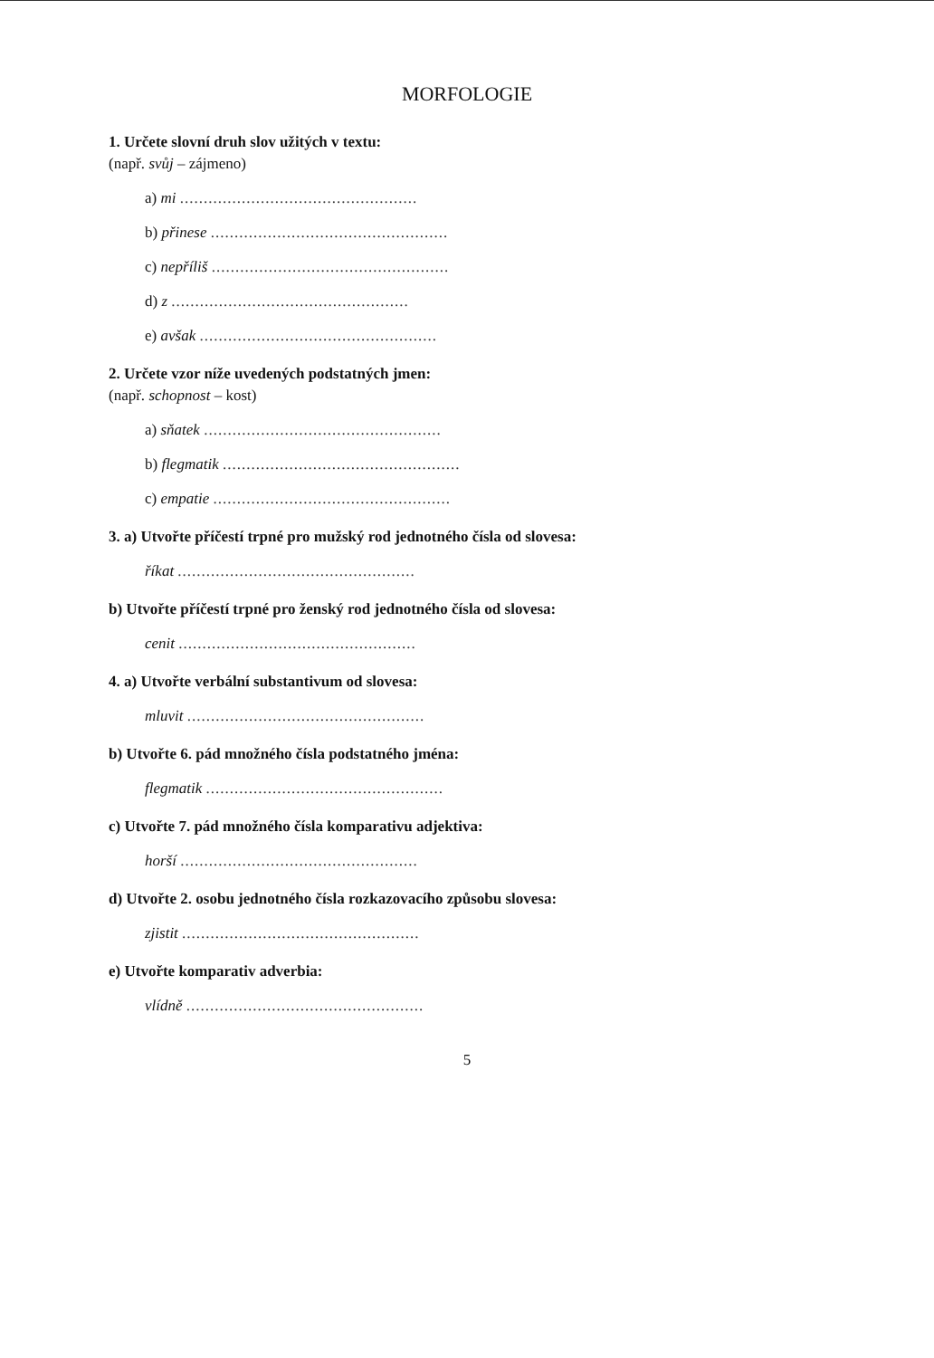MORFOLOGIE
1. Určete slovní druh slov užitých v textu:
(např. svůj – zájmeno)
a) mi ..................................................
b) přinese ..................................................
c) nepříliš ..................................................
d) z ..................................................
e) avšak ..................................................
2. Určete vzor níže uvedených podstatných jmen:
(např. schopnost – kost)
a) sňatek ..................................................
b) flegmatik ..................................................
c) empatie ..................................................
3. a) Utvořte příčestí trpné pro mužský rod jednotného čísla od slovesa:
říkat ..................................................
b) Utvořte příčestí trpné pro ženský rod jednotného čísla od slovesa:
cenit ..................................................
4. a) Utvořte verbální substantivum od slovesa:
mluvit ..................................................
b) Utvořte 6. pád množného čísla podstatného jména:
flegmatik ..................................................
c) Utvořte 7. pád množného čísla komparativu adjektiva:
horší ..................................................
d) Utvořte 2. osobu jednotného čísla rozkazovacího způsobu slovesa:
zjistit ..................................................
e) Utvořte komparativ adverbia:
vlídně ..................................................
5